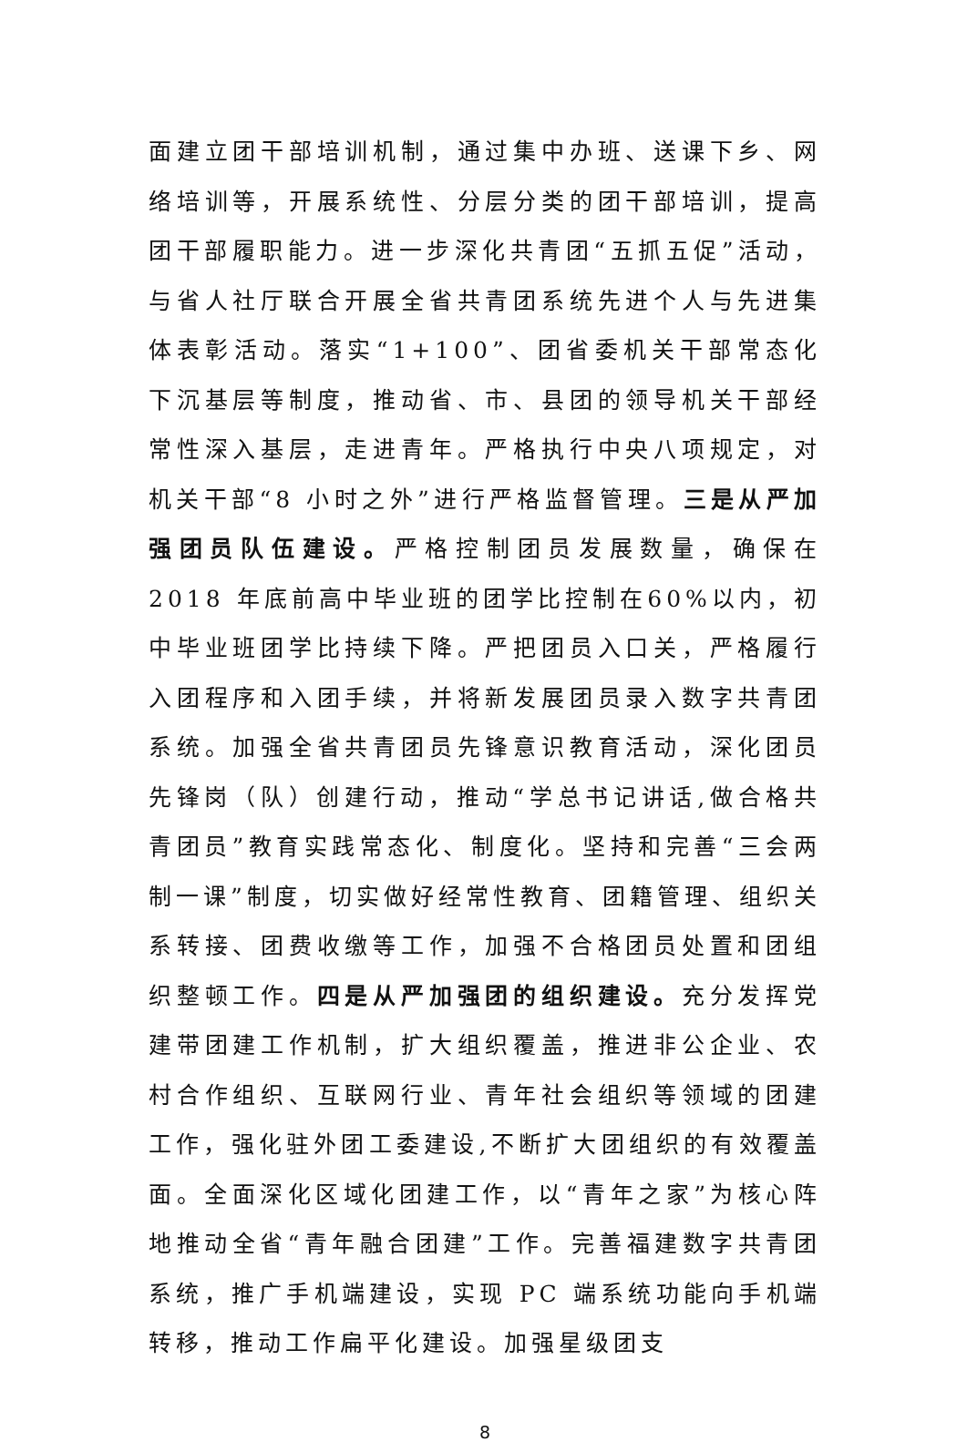面建立团干部培训机制，通过集中办班、送课下乡、网络培训等，开展系统性、分层分类的团干部培训，提高团干部履职能力。进一步深化共青团“五抓五促”活动，与省人社厅联合开展全省共青团系统先进个人与先进集体表彰活动。落实“1+100”、团省委机关干部常态化下沉基层等制度，推动省、市、县团的领导机关干部经常性深入基层，走进青年。严格执行中央八项规定，对机关干部“8 小时之外”进行严格监督管理。三是从严加强团员队伍建设。严格控制团员发展数量，确保在 2018 年底前高中毕业班的团学比控制在60%以内，初中毕业班团学比持续下降。严把团员入口关，严格履行入团程序和入团手续，并将新发展团员录入数字共青团系统。加强全省共青团员先锋意识教育活动，深化团员先锋岗（队）创建行动，推动“学总书记讲话,做合格共青团员”教育实践常态化、制度化。坚持和完善“三会两制一课”制度，切实做好经常性教育、团籍管理、组织关系转接、团费收缴等工作，加强不合格团员处置和团组织整顿工作。四是从严加强团的组织建设。充分发挥党建带团建工作机制，扩大组织覆盖，推进非公企业、农村合作组织、互联网行业、青年社会组织等领域的团建工作，强化驻外团工委建设,不断扩大团组织的有效覆盖面。全面深化区域化团建工作，以“青年之家”为核心阵地推动全省“青年融合团建”工作。完善福建数字共青团系统，推广手机端建设，实现 PC 端系统功能向手机端转移，推动工作扁平化建设。加强星级团支
8